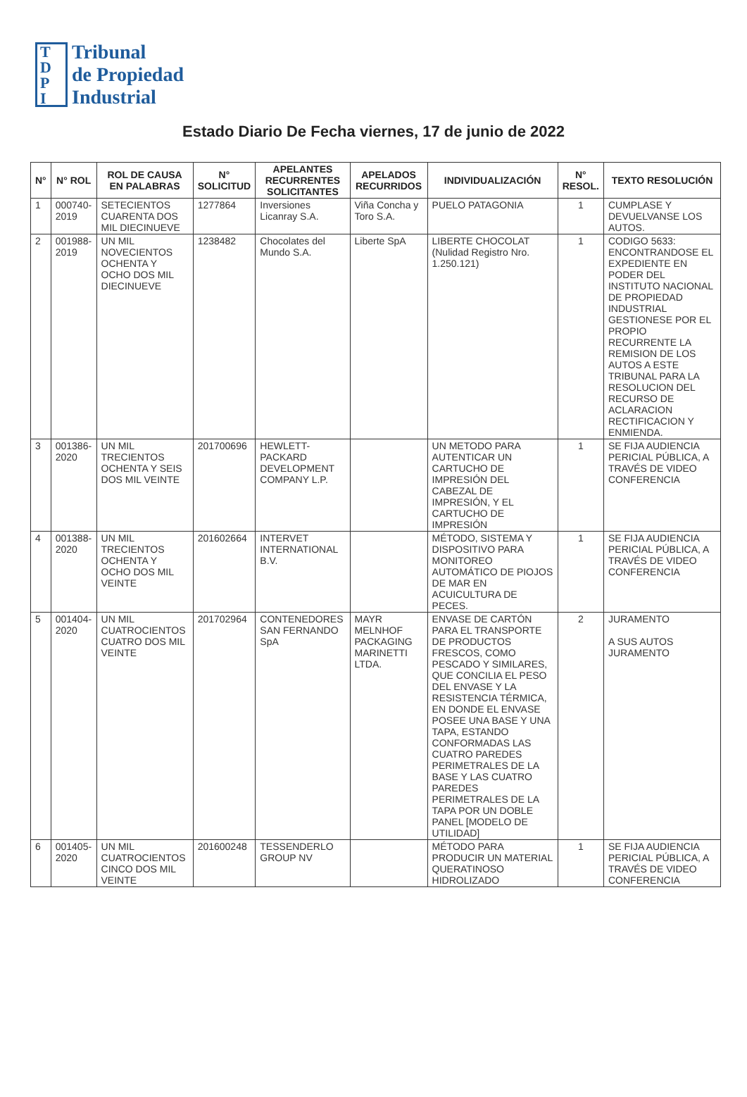T
D
P
I
Tribunal
de Propiedad
Industrial
Estado Diario De Fecha viernes, 17 de junio de 2022
| N° | N° ROL | ROL DE CAUSA EN PALABRAS | N° SOLICITUD | APELANTES RECURRENTES SOLICITANTES | APELADOS RECURRIDOS | INDIVIDUALIZACIÓN | N° RESOL. | TEXTO RESOLUCIÓN |
| --- | --- | --- | --- | --- | --- | --- | --- | --- |
| 1 | 000740-2019 | SETECIENTOS CUARENTA DOS MIL DIECINUEVE | 1277864 | Inversiones Licanray S.A. | Viña Concha y Toro S.A. | PUELO PATAGONIA | 1 | CUMPLASE Y DEVUELVANSE LOS AUTOS. |
| 2 | 001988-2019 | UN MIL NOVECIENTOS OCHENTA Y OCHO DOS MIL DIECINUEVE | 1238482 | Chocolates del Mundo S.A. | Liberte SpA | LIBERTE CHOCOLAT (Nulidad Registro Nro. 1.250.121) | 1 | CODIGO 5633: ENCONTRANDOSE EL EXPEDIENTE EN PODER DEL INSTITUTO NACIONAL DE PROPIEDAD INDUSTRIAL GESTIONESE POR EL PROPIO RECURRENTE LA REMISION DE LOS AUTOS A ESTE TRIBUNAL PARA LA RESOLUCION DEL RECURSO DE ACLARACION RECTIFICACION Y ENMIENDA. |
| 3 | 001386-2020 | UN MIL TRECIENTOS OCHENTA Y SEIS DOS MIL VEINTE | 201700696 | HEWLETT-PACKARD DEVELOPMENT COMPANY L.P. | | UN METODO PARA AUTENTICAR UN CARTUCHO DE IMPRESIÓN DEL CABEZAL DE IMPRESIÓN, Y EL CARTUCHO DE IMPRESIÓN | 1 | SE FIJA AUDIENCIA PERICIAL PÚBLICA, A TRAVÉS DE VIDEO CONFERENCIA |
| 4 | 001388-2020 | UN MIL TRECIENTOS OCHENTA Y OCHO DOS MIL VEINTE | 201602664 | INTERVET INTERNATIONAL B.V. | | MÉTODO, SISTEMA Y DISPOSITIVO PARA MONITOREO AUTOMÁTICO DE PIOJOS DE MAR EN ACUICULTURA DE PECES. | 1 | SE FIJA AUDIENCIA PERICIAL PÚBLICA, A TRAVÉS DE VIDEO CONFERENCIA |
| 5 | 001404-2020 | UN MIL CUATROCIENTOS CUATRO DOS MIL VEINTE | 201702964 | CONTENEDORES SAN FERNANDO SpA | MAYR MELNHOF PACKAGING MARINETTI LTDA. | ENVASE DE CARTÓN PARA EL TRANSPORTE DE PRODUCTOS FRESCOS, COMO PESCADO Y SIMILARES, QUE CONCILIA EL PESO DEL ENVASE Y LA RESISTENCIA TÉRMICA, EN DONDE EL ENVASE POSEE UNA BASE Y UNA TAPA, ESTANDO CONFORMADAS LAS CUATRO PAREDES PERIMETRALES DE LA BASE Y LAS CUATRO PAREDES PERIMETRALES DE LA TAPA POR UN DOBLE PANEL [MODELO DE UTILIDAD] | 2 | JURAMENTO A SUS AUTOS JURAMENTO |
| 6 | 001405-2020 | UN MIL CUATROCIENTOS CINCO DOS MIL VEINTE | 201600248 | TESSENDERLO GROUP NV | | MÉTODO PARA PRODUCIR UN MATERIAL QUERATINOSO HIDROLIZADO | 1 | SE FIJA AUDIENCIA PERICIAL PÚBLICA, A TRAVÉS DE VIDEO CONFERENCIA |